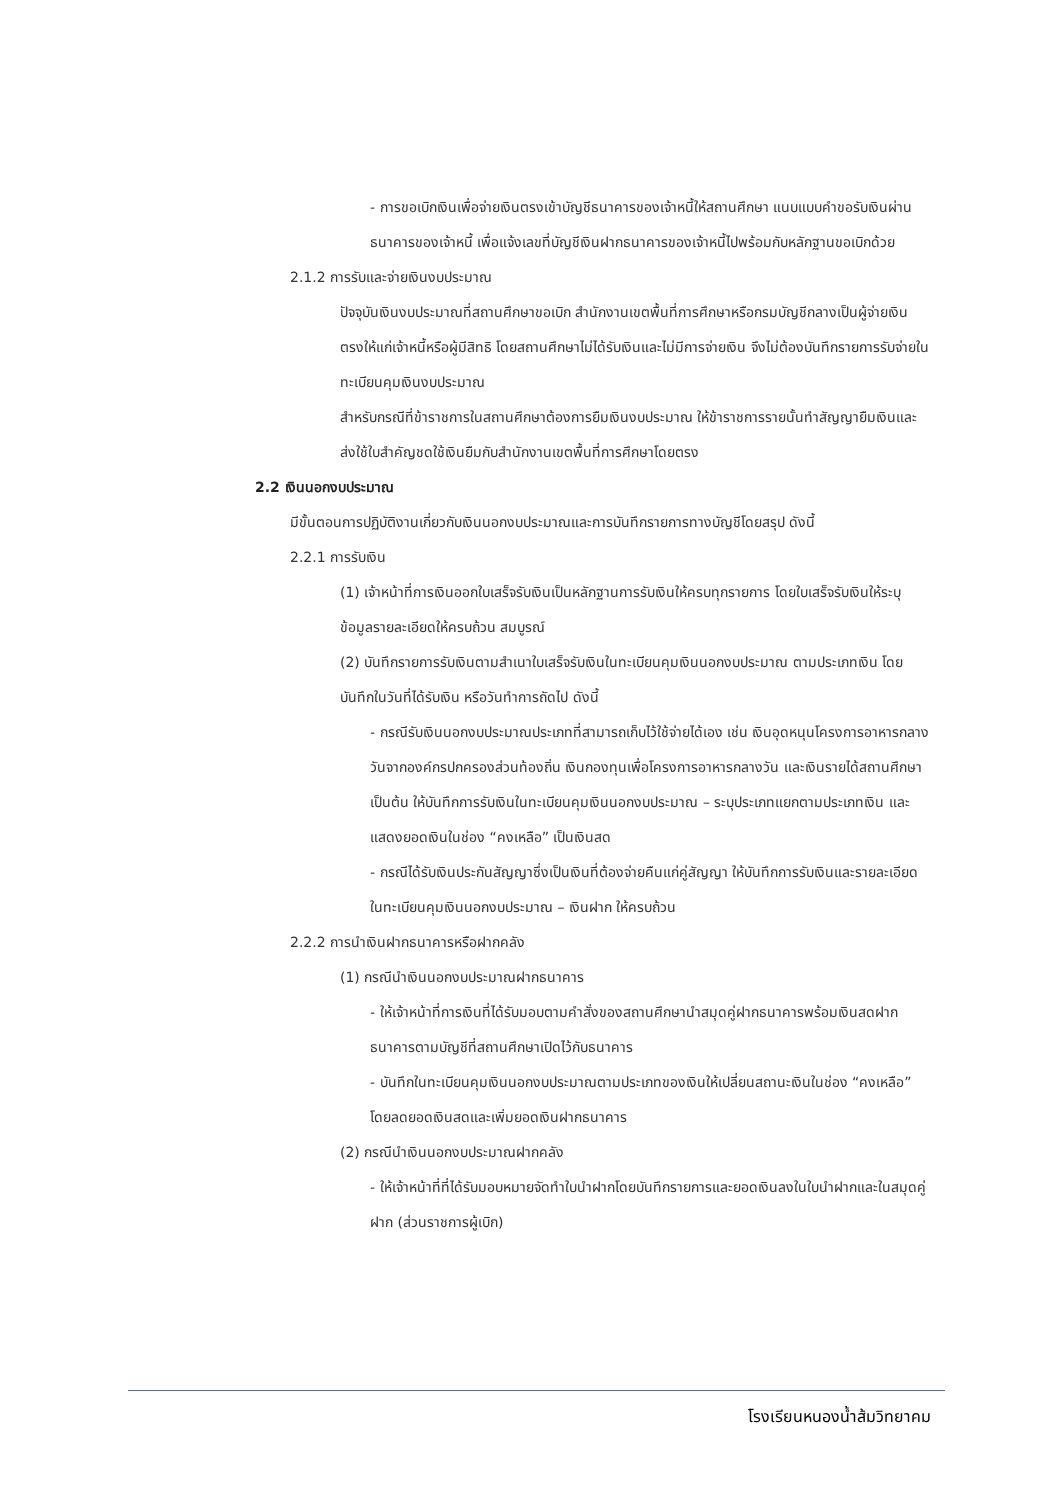- การขอเบิกเงินเพื่อจ่ายเงินตรงเข้าบัญชีธนาคารของเจ้าหนี้ให้สถานศึกษา แนบแบบคำขอรับเงินผ่านธนาคารของเจ้าหนี้ เพื่อแจ้งเลขที่บัญชีเงินฝากธนาคารของเจ้าหนี้ไปพร้อมกับหลักฐานขอเบิกด้วย
2.1.2 การรับและจ่ายเงินงบประมาณ
ปัจจุบันเงินงบประมาณที่สถานศึกษาขอเบิก สำนักงานเขตพื้นที่การศึกษาหรือกรมบัญชีกลางเป็นผู้จ่ายเงินตรงให้แก่เจ้าหนี้หรือผู้มีสิทธิ โดยสถานศึกษาไม่ได้รับเงินและไม่มีการจ่ายเงิน จึงไม่ต้องบันทึกรายการรับจ่ายในทะเบียนคุมเงินงบประมาณ
สำหรับกรณีที่ข้าราชการในสถานศึกษาต้องการยืมเงินงบประมาณ ให้ข้าราชการรายนั้นทำสัญญายืมเงินและส่งใช้ใบสำคัญชดใช้เงินยืมกับสำนักงานเขตพื้นที่การศึกษาโดยตรง
2.2 เงินนอกงบประมาณ
มีขั้นตอนการปฏิบัติงานเกี่ยวกับเงินนอกงบประมาณและการบันทึกรายการทางบัญชีโดยสรุป ดังนี้
2.2.1 การรับเงิน
(1) เจ้าหน้าที่การเงินออกใบเสร็จรับเงินเป็นหลักฐานการรับเงินให้ครบทุกรายการ โดยใบเสร็จรับเงินให้ระบุข้อมูลรายละเอียดให้ครบถ้วน สมบูรณ์
(2) บันทึกรายการรับเงินตามสำเนาใบเสร็จรับเงินในทะเบียนคุมเงินนอกงบประมาณ ตามประเภทเงิน โดยบันทึกในวันที่ได้รับเงิน หรือวันทำการถัดไป ดังนี้
- กรณีรับเงินนอกงบประมาณประเภทที่สามารถเก็บไว้ใช้จ่ายได้เอง เช่น เงินอุดหนุนโครงการอาหารกลางวันจากองค์กรปกครองส่วนท้องถิ่น เงินกองทุนเพื่อโครงการอาหารกลางวัน และเงินรายได้สถานศึกษา เป็นต้น ให้บันทึกการรับเงินในทะเบียนคุมเงินนอกงบประมาณ – ระบุประเภทแยกตามประเภทเงิน และแสดงยอดเงินในช่อง “คงเหลือ” เป็นเงินสด
- กรณีได้รับเงินประกันสัญญาซึ่งเป็นเงินที่ต้องจ่ายคืนแก่คู่สัญญา ให้บันทึกการรับเงินและรายละเอียดในทะเบียนคุมเงินนอกงบประมาณ – เงินฝาก ให้ครบถ้วน
2.2.2 การนำเงินฝากธนาคารหรือฝากคลัง
(1) กรณีนำเงินนอกงบประมาณฝากธนาคาร
- ให้เจ้าหน้าที่การเงินที่ได้รับมอบตามคำสั่งของสถานศึกษานำสมุดคู่ฝากธนาคารพร้อมเงินสดฝากธนาคารตามบัญชีที่สถานศึกษาเปิดไว้กับธนาคาร
- บันทึกในทะเบียนคุมเงินนอกงบประมาณตามประเภทของเงินให้เปลี่ยนสถานะเงินในช่อง “คงเหลือ” โดยลดยอดเงินสดและเพิ่มยอดเงินฝากธนาคาร
(2) กรณีนำเงินนอกงบประมาณฝากคลัง
- ให้เจ้าหน้าที่ที่ได้รับมอบหมายจัดทำใบนำฝากโดยบันทึกรายการและยอดเงินลงในใบนำฝากและในสมุดคู่ฝาก (ส่วนราชการผู้เบิก)
โรงเรียนหนองน้ำส้มวิทยาคม